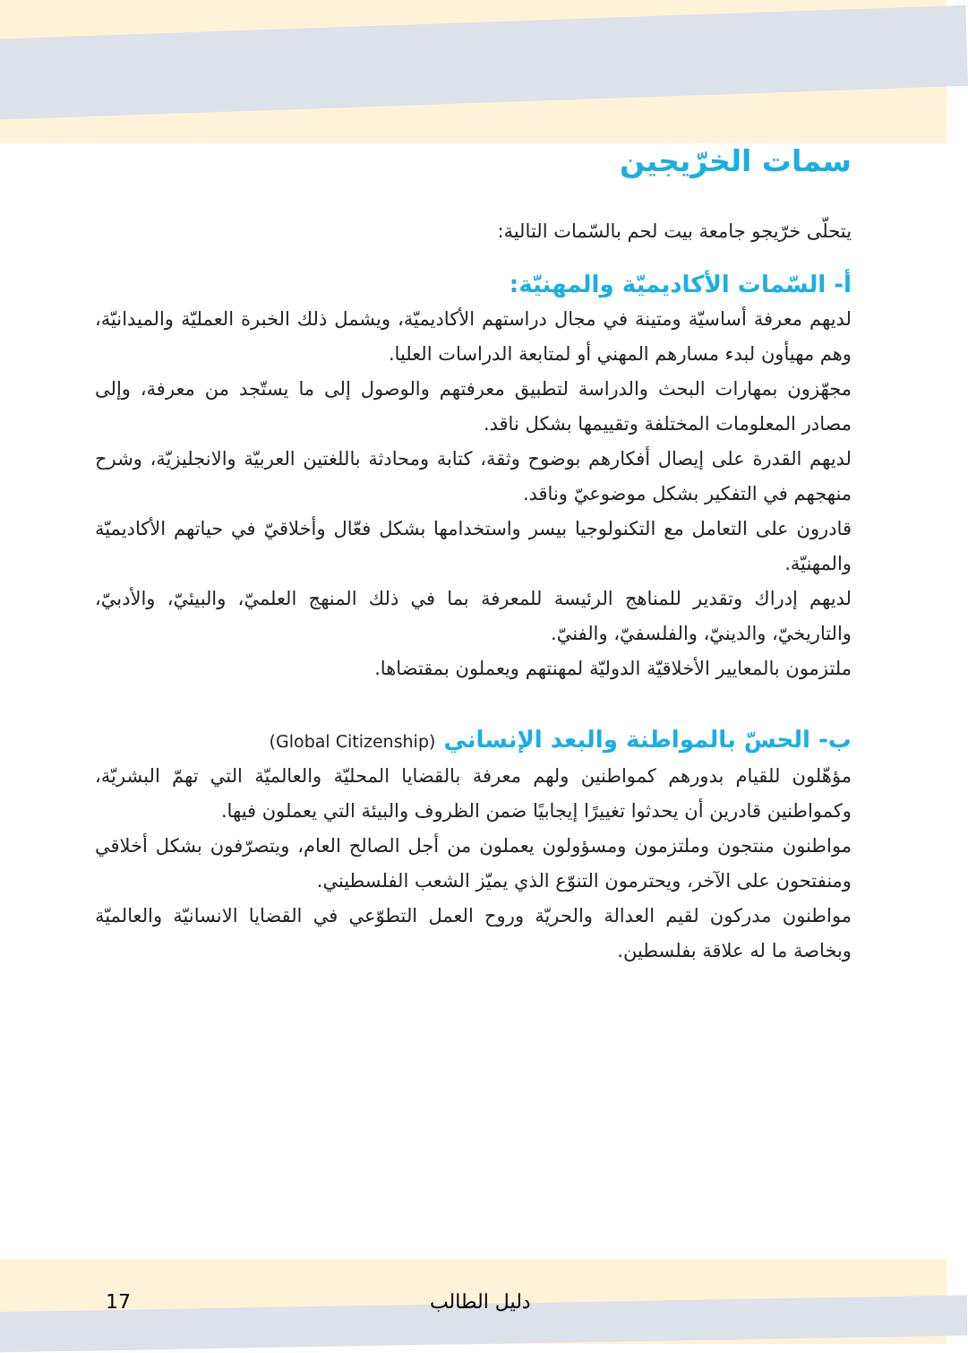سمات الخرّيجين
يتحلّى خرّيجو جامعة بيت لحم بالسّمات التالية:
أ- السّمات الأكاديميّة والمهنيّة:
لديهم معرفة أساسيّة ومتينة في مجال دراستهم الأكاديميّة، ويشمل ذلك الخبرة العمليّة والميدانيّة، وهم مهيأون لبدء مسارهم المهني أو لمتابعة الدراسات العليا.
مجهّزون بمهارات البحث والدراسة لتطبيق معرفتهم والوصول إلى ما يستّجد من معرفة، وإلى مصادر المعلومات المختلفة وتقييمها بشكل ناقد.
لديهم القدرة على إيصال أفكارهم بوضوح وثقة، كتابة ومحادثة باللغتين العربيّة والانجليزيّة، وشرح منهجهم في التفكير بشكل موضوعيّ وناقد.
قادرون على التعامل مع التكنولوجيا بيسر واستخدامها بشكل فعّال وأخلاقيّ في حياتهم الأكاديميّة والمهنيّة.
لديهم إدراك وتقدير للمناهج الرئيسة للمعرفة بما في ذلك المنهج العلميّ، والبيئيّ، والأدبيّ، والتاريخيّ، والدينيّ، والفلسفيّ، والفنيّ.
ملتزمون بالمعايير الأخلاقيّة الدوليّة لمهنتهم ويعملون بمقتضاها.
ب- الحسّ بالمواطنة والبعد الإنساني (Global Citizenship)
مؤهّلون للقيام بدورهم كمواطنين ولهم معرفة بالقضايا المحليّة والعالميّة التي تهمّ البشريّة، وكمواطنين قادرين أن يحدثوا تغييرًا إيجابيًا ضمن الظروف والبيئة التي يعملون فيها.
مواطنون منتجون وملتزمون ومسؤولون يعملون من أجل الصالح العام، ويتصرّفون بشكل أخلاقي ومنفتحون على الآخر، ويحترمون التنوّع الذي يميّز الشعب الفلسطيني.
مواطنون مدركون لقيم العدالة والحريّة وروح العمل التطوّعي في القضايا الانسانيّة والعالميّة وبخاصة ما له علاقة بفلسطين.
17 دليل الطالب